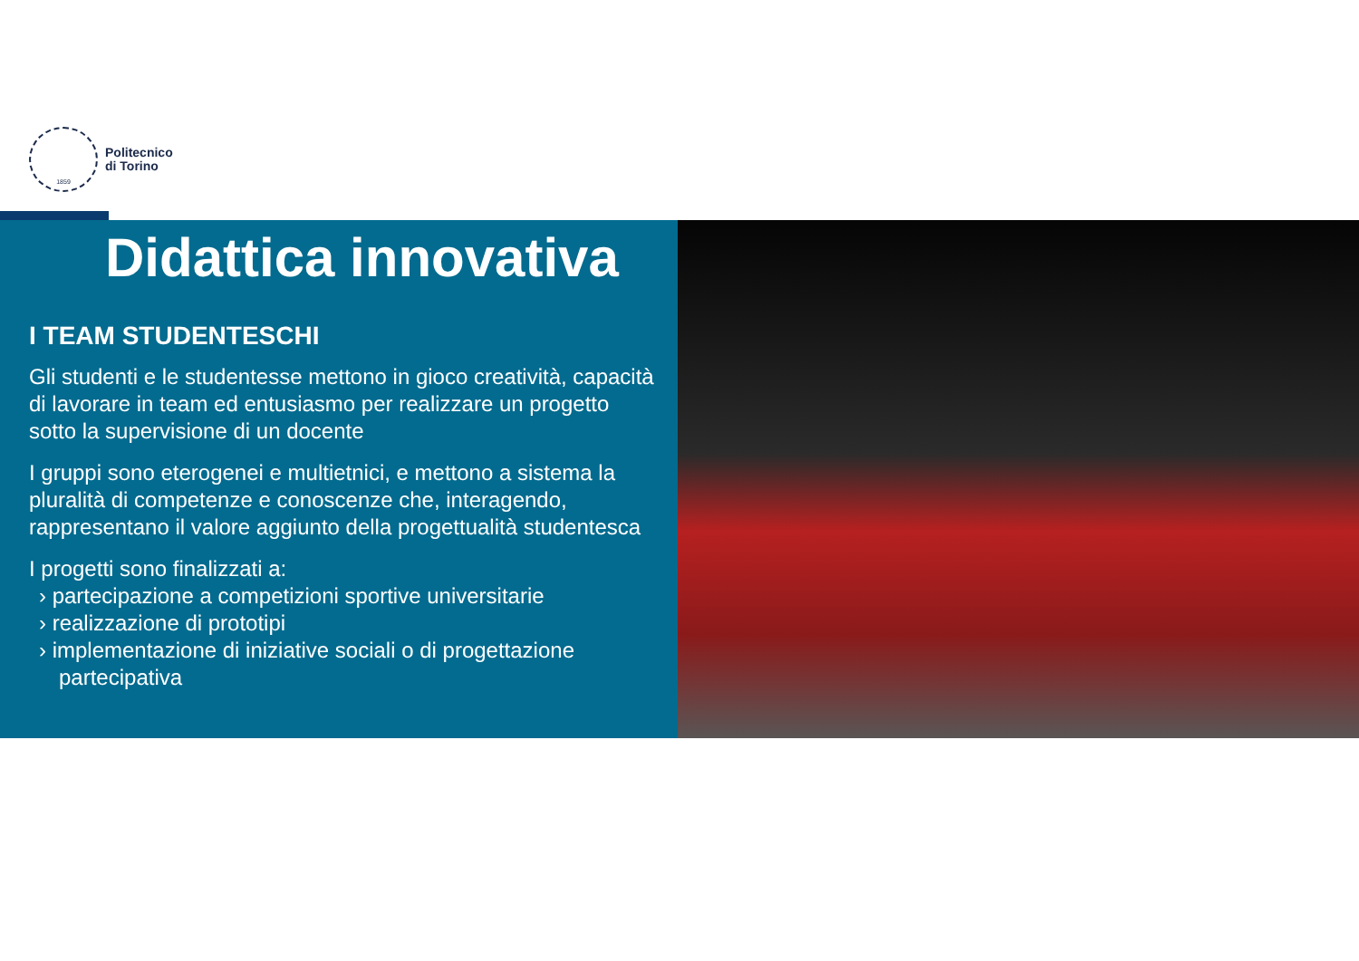1859
Politecnico
di Torino
Didattica innovativa
I TEAM STUDENTESCHI
Gli studenti e le studentesse mettono in gioco creatività, capacità di lavorare in team ed entusiasmo per realizzare un progetto sotto la supervisione di un docente
I gruppi sono eterogenei e multietnici, e mettono a sistema la pluralità di competenze e conoscenze che, interagendo, rappresentano il valore aggiunto della progettualità studentesca
I progetti sono finalizzati a:
› partecipazione a competizioni sportive universitarie
› realizzazione di prototipi
› implementazione di iniziative sociali o di progettazione partecipativa